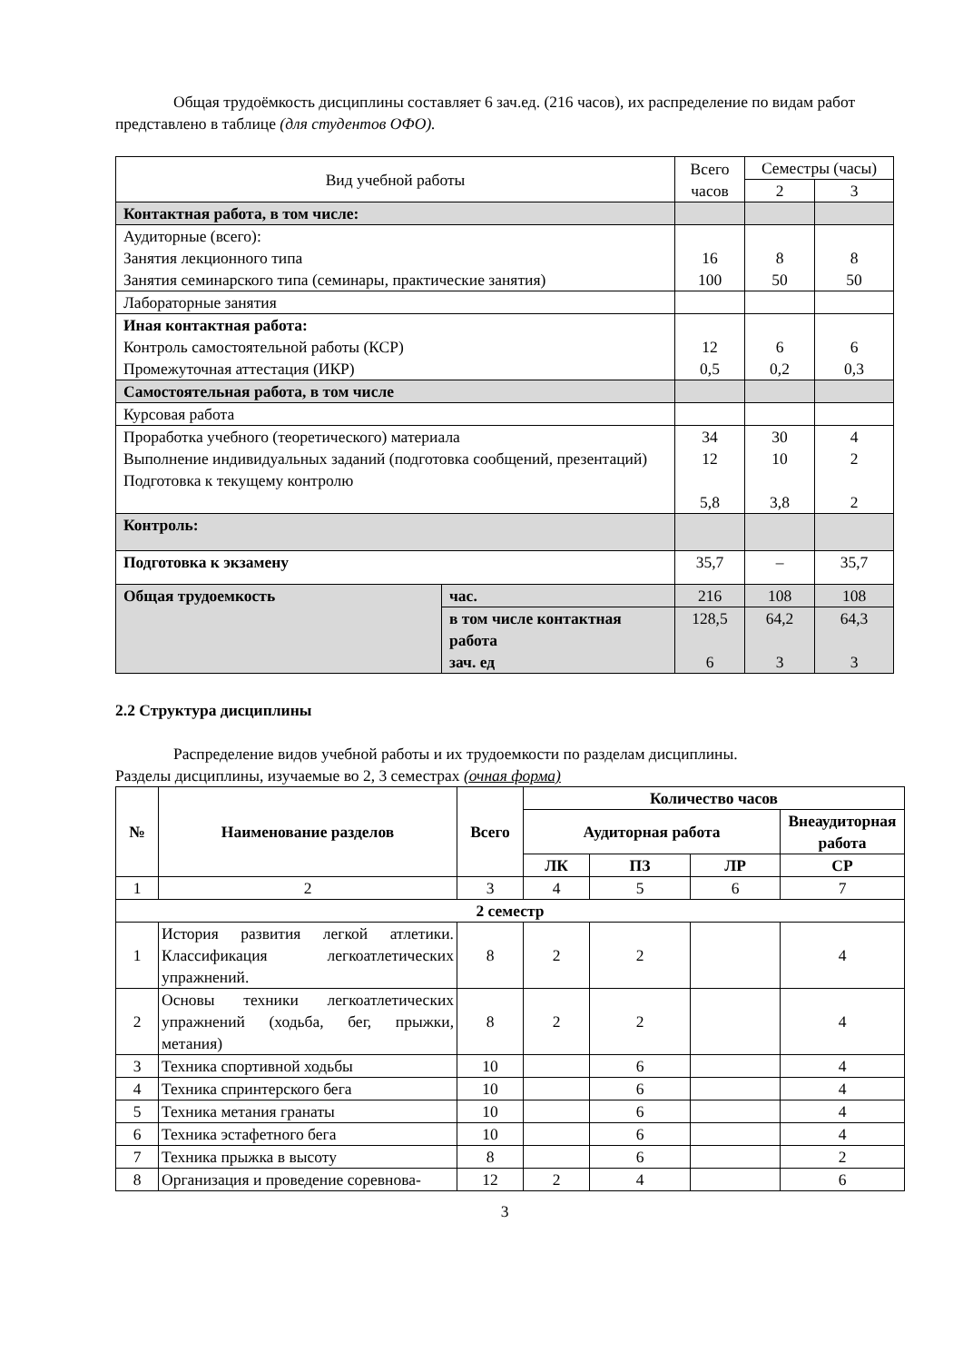Общая трудоёмкость дисциплины составляет 6 зач.ед. (216 часов), их распределение по видам работ представлено в таблице (для студентов ОФО).
| Вид учебной работы | | Всего часов | Семестры (часы) | |
| | | | 2 | 3 |
| Контактная работа, в том числе: | | | | |
| Аудиторные (всего): Занятия лекционного типа Занятия семинарского типа (семинары, практические занятия) | | 16 100 | 8 50 | 8 50 |
| Лабораторные занятия | | | | |
| Иная контактная работа: Контроль самостоятельной работы (КСР) Промежуточная аттестация (ИКР) | | 12 0,5 | 6 0,2 | 6 0,3 |
| Самостоятельная работа, в том числе | | | | |
| Курсовая работа | | | | |
| Проработка учебного (теоретического) материала Выполнение индивидуальных заданий (подготовка сообщений, презентаций) Подготовка к текущему контролю | | 34 12 5,8 | 30 10 3,8 | 4 2 2 |
| Контроль: | | | | |
| Подготовка к экзамену | | 35,7 | – | 35,7 |
| Общая трудоемкость | час. | 216 | 108 | 108 |
| | в том числе контактная работа зач. ед | 128,5 6 | 64,2 3 | 64,3 3 |
2.2 Структура дисциплины
Распределение видов учебной работы и их трудоемкости по разделам дисциплины.
Разделы дисциплины, изучаемые во 2, 3 семестрах (очная форма)
| № | Наименование разделов | Всего | Количество часов | | | |
| --- | --- | --- | --- | --- | --- | --- |
| | | | Аудиторная работа | | | Внеаудиторная работа |
| | | | ЛК | ПЗ | ЛР | СР |
| 1 | 2 | 3 | 4 | 5 | 6 | 7 |
| 2 семестр | | | | | | |
| 1 | История развития легкой атлетики. Классификация легкоатлетических упражнений. | 8 | 2 | 2 | | 4 |
| 2 | Основы техники легкоатлетических упражнений (ходьба, бег, прыжки, метания) | 8 | 2 | 2 | | 4 |
| 3 | Техника спортивной ходьбы | 10 | | 6 | | 4 |
| 4 | Техника спринтерского бега | 10 | | 6 | | 4 |
| 5 | Техника метания гранаты | 10 | | 6 | | 4 |
| 6 | Техника эстафетного бега | 10 | | 6 | | 4 |
| 7 | Техника прыжка в высоту | 8 | | 6 | | 2 |
| 8 | Организация и проведение соревнова- | 12 | 2 | 4 | | 6 |
3